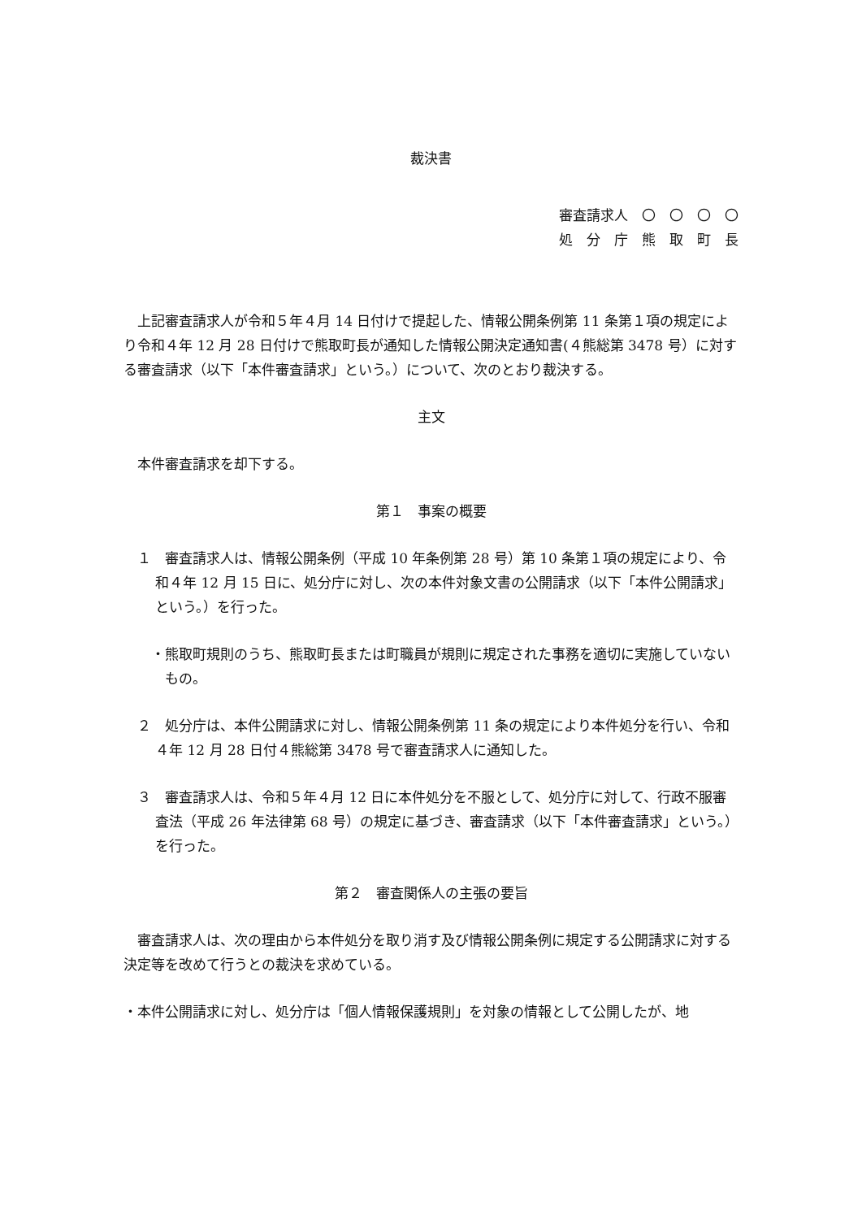裁決書
審査請求人　〇　〇　〇　〇
処　分　庁　熊　取　町　長
上記審査請求人が令和５年４月 14 日付けで提起した、情報公開条例第 11 条第１項の規定により令和４年 12 月 28 日付けで熊取町長が通知した情報公開決定通知書(４熊総第 3478 号）に対する審査請求（以下「本件審査請求」という。）について、次のとおり裁決する。
主文
本件審査請求を却下する。
第１　事案の概要
１　審査請求人は、情報公開条例（平成 10 年条例第 28 号）第 10 条第１項の規定により、令和４年 12 月 15 日に、処分庁に対し、次の本件対象文書の公開請求（以下「本件公開請求」という。）を行った。
・熊取町規則のうち、熊取町長または町職員が規則に規定された事務を適切に実施していないもの。
２　処分庁は、本件公開請求に対し、情報公開条例第 11 条の規定により本件処分を行い、令和４年 12 月 28 日付４熊総第 3478 号で審査請求人に通知した。
３　審査請求人は、令和５年４月 12 日に本件処分を不服として、処分庁に対して、行政不服審査法（平成 26 年法律第 68 号）の規定に基づき、審査請求（以下「本件審査請求」という。）を行った。
第２　審査関係人の主張の要旨
審査請求人は、次の理由から本件処分を取り消す及び情報公開条例に規定する公開請求に対する決定等を改めて行うとの裁決を求めている。
・本件公開請求に対し、処分庁は「個人情報保護規則」を対象の情報として公開したが、地